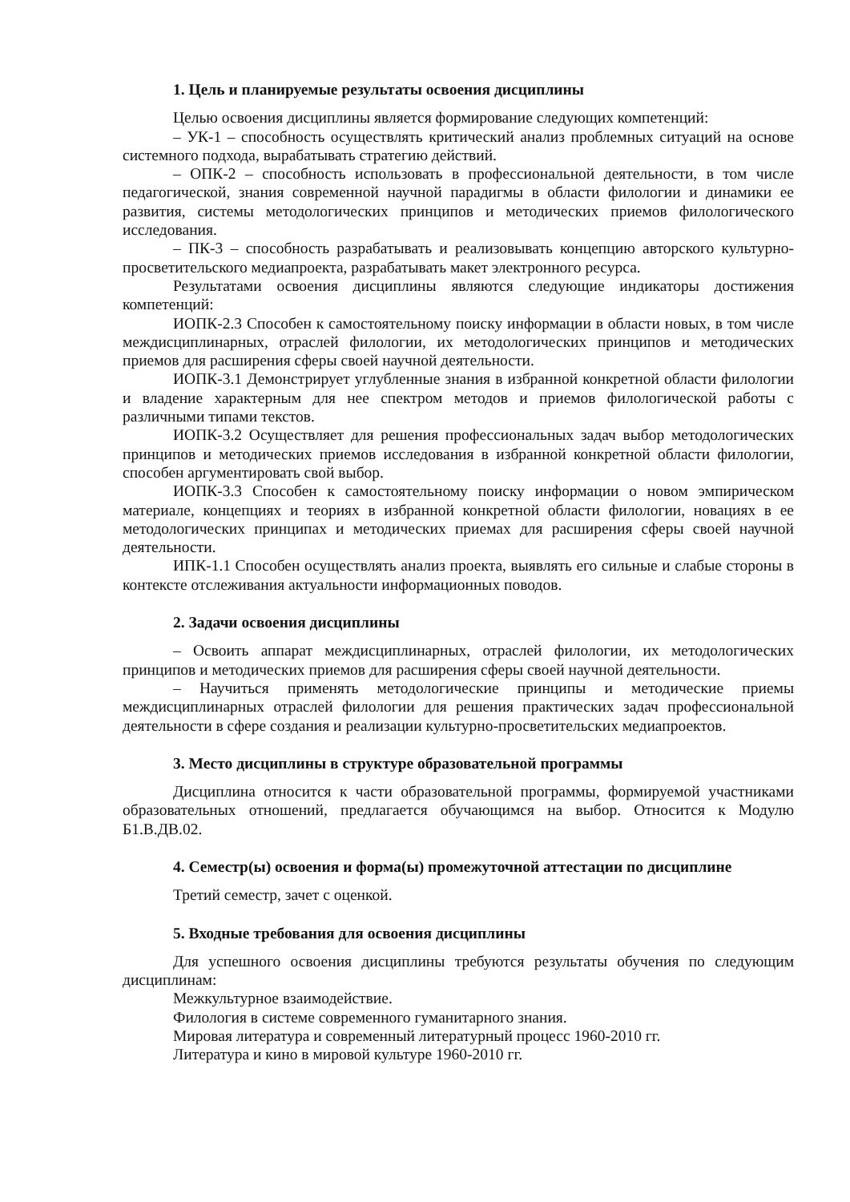1. Цель и планируемые результаты освоения дисциплины
Целью освоения дисциплины является формирование следующих компетенций:
– УК-1 – способность осуществлять критический анализ проблемных ситуаций на основе системного подхода, вырабатывать стратегию действий.
– ОПК-2 – способность использовать в профессиональной деятельности, в том числе педагогической, знания современной научной парадигмы в области филологии и динамики ее развития, системы методологических принципов и методических приемов филологического исследования.
– ПК-3 – способность разрабатывать и реализовывать концепцию авторского культурно-просветительского медиапроекта, разрабатывать макет электронного ресурса.
Результатами освоения дисциплины являются следующие индикаторы достижения компетенций:
ИОПК-2.3 Способен к самостоятельному поиску информации в области новых, в том числе междисциплинарных, отраслей филологии, их методологических принципов и методических приемов для расширения сферы своей научной деятельности.
ИОПК-3.1 Демонстрирует углубленные знания в избранной конкретной области филологии и владение характерным для нее спектром методов и приемов филологической работы с различными типами текстов.
ИОПК-3.2 Осуществляет для решения профессиональных задач выбор методологических принципов и методических приемов исследования в избранной конкретной области филологии, способен аргументировать свой выбор.
ИОПК-3.3 Способен к самостоятельному поиску информации о новом эмпирическом материале, концепциях и теориях в избранной конкретной области филологии, новациях в ее методологических принципах и методических приемах для расширения сферы своей научной деятельности.
ИПК-1.1 Способен осуществлять анализ проекта, выявлять его сильные и слабые стороны в контексте отслеживания актуальности информационных поводов.
2. Задачи освоения дисциплины
– Освоить аппарат междисциплинарных, отраслей филологии, их методологических принципов и методических приемов для расширения сферы своей научной деятельности.
– Научиться применять методологические принципы и методические приемы междисциплинарных отраслей филологии для решения практических задач профессиональной деятельности в сфере создания и реализации культурно-просветительских медиапроектов.
3. Место дисциплины в структуре образовательной программы
Дисциплина относится к части образовательной программы, формируемой участниками образовательных отношений, предлагается обучающимся на выбор. Относится к Модулю Б1.В.ДВ.02.
4. Семестр(ы) освоения и форма(ы) промежуточной аттестации по дисциплине
Третий семестр, зачет с оценкой.
5. Входные требования для освоения дисциплины
Для успешного освоения дисциплины требуются результаты обучения по следующим дисциплинам:
Межкультурное взаимодействие.
Филология в системе современного гуманитарного знания.
Мировая литература и современный литературный процесс 1960-2010 гг.
Литература и кино в мировой культуре 1960-2010 гг.